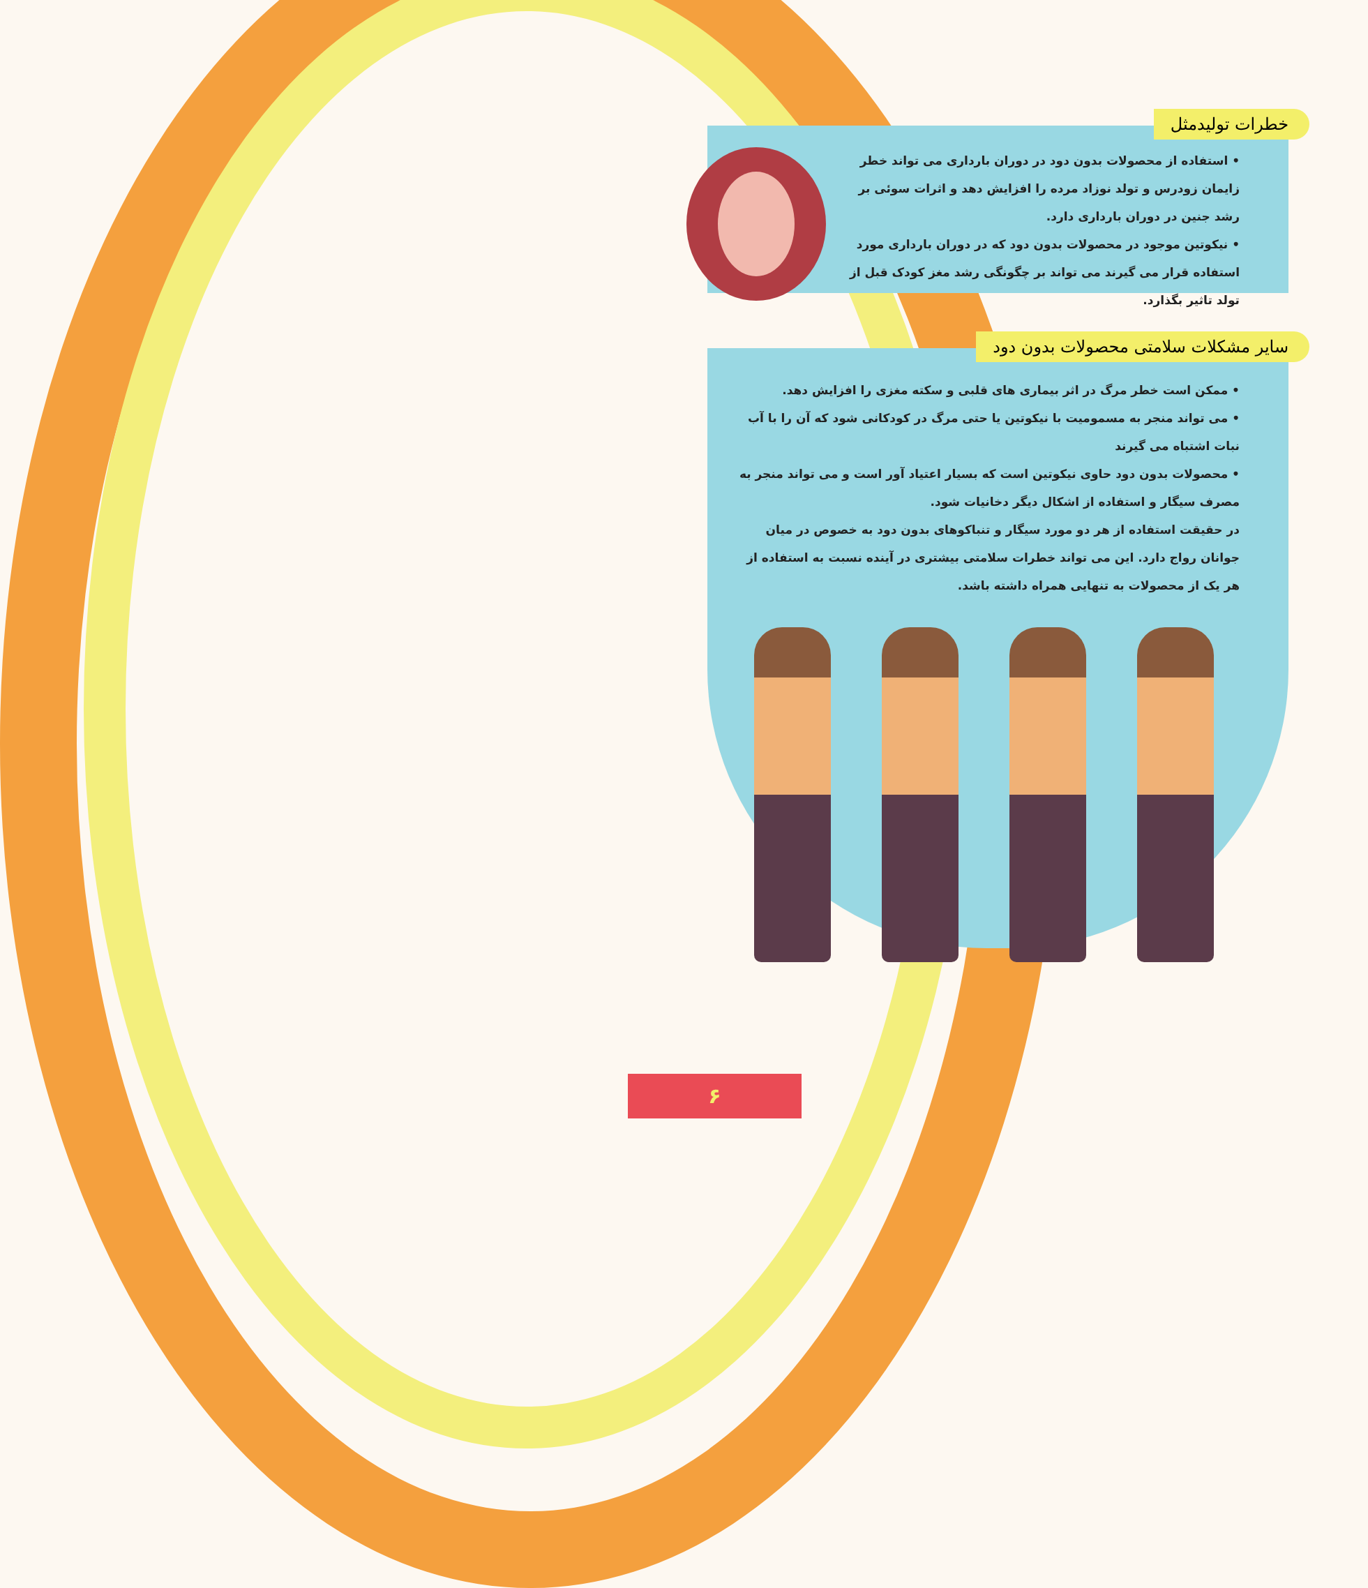خطرات تولیدمثل
• استفاده از محصولات بدون دود در دوران بارداری می تواند خطر زایمان زودرس و تولد نوزاد مرده را افزایش دهد و اثرات سوئی بر رشد جنین در دوران بارداری دارد.
• نیکوتین موجود در محصولات بدون دود که در دوران بارداری مورد استفاده قرار می گیرند می تواند بر چگونگی رشد مغز کودک قبل از تولد تاثیر بگذارد.
سایر مشکلات سلامتی محصولات بدون دود
• ممکن است خطر مرگ در اثر بیماری های قلبی و سکته مغزی را افزایش دهد.
• می تواند منجر به مسمومیت با نیکوتین یا حتی مرگ در کودکانی شود که آن را با آب نبات اشتباه می گیرند
• محصولات بدون دود حاوی نیکوتین است که بسیار اعتیاد آور است و می تواند منجر به مصرف سیگار و استفاده از اشکال دیگر دخانیات شود.
در حقیقت استفاده از هر دو مورد سیگار و تنباکوهای بدون دود به خصوص در میان جوانان رواج دارد. این می تواند خطرات سلامتی بیشتری در آینده نسبت به استفاده از هر یک از محصولات به تنهایی همراه داشته باشد.
۶